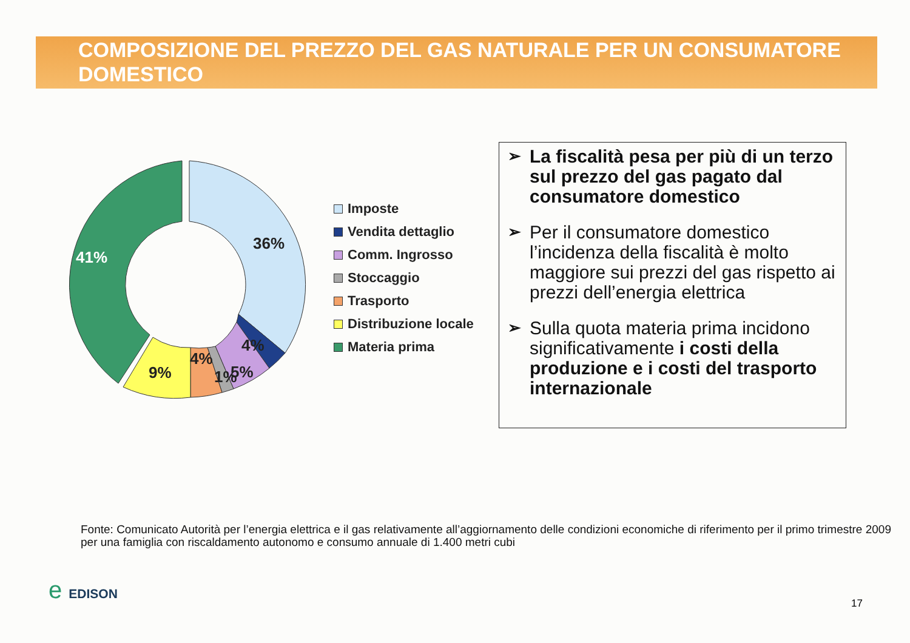COMPOSIZIONE DEL PREZZO DEL GAS NATURALE PER UN CONSUMATORE DOMESTICO
36%
41%
9%
4%
1%
5%
4%
Imposte
Vendita dettaglio
Comm. Ingrosso
Stoccaggio
Trasporto
Distribuzione locale
Materia prima
➢ La fiscalità pesa per più di un terzo sul prezzo del gas pagato dal consumatore domestico
➢ Per il consumatore domestico l’incidenza della fiscalità è molto maggiore sui prezzi del gas rispetto ai prezzi dell’energia elettrica
➢ Sulla quota materia prima incidono significativamente i costi della produzione e i costi del trasporto internazionale
Fonte: Comunicato Autorità per l’energia elettrica e il gas relativamente all’aggiornamento delle condizioni economiche di riferimento per il primo trimestre 2009 per una famiglia con riscaldamento autonomo e consumo annuale di 1.400 metri cubi
e EDISON 17